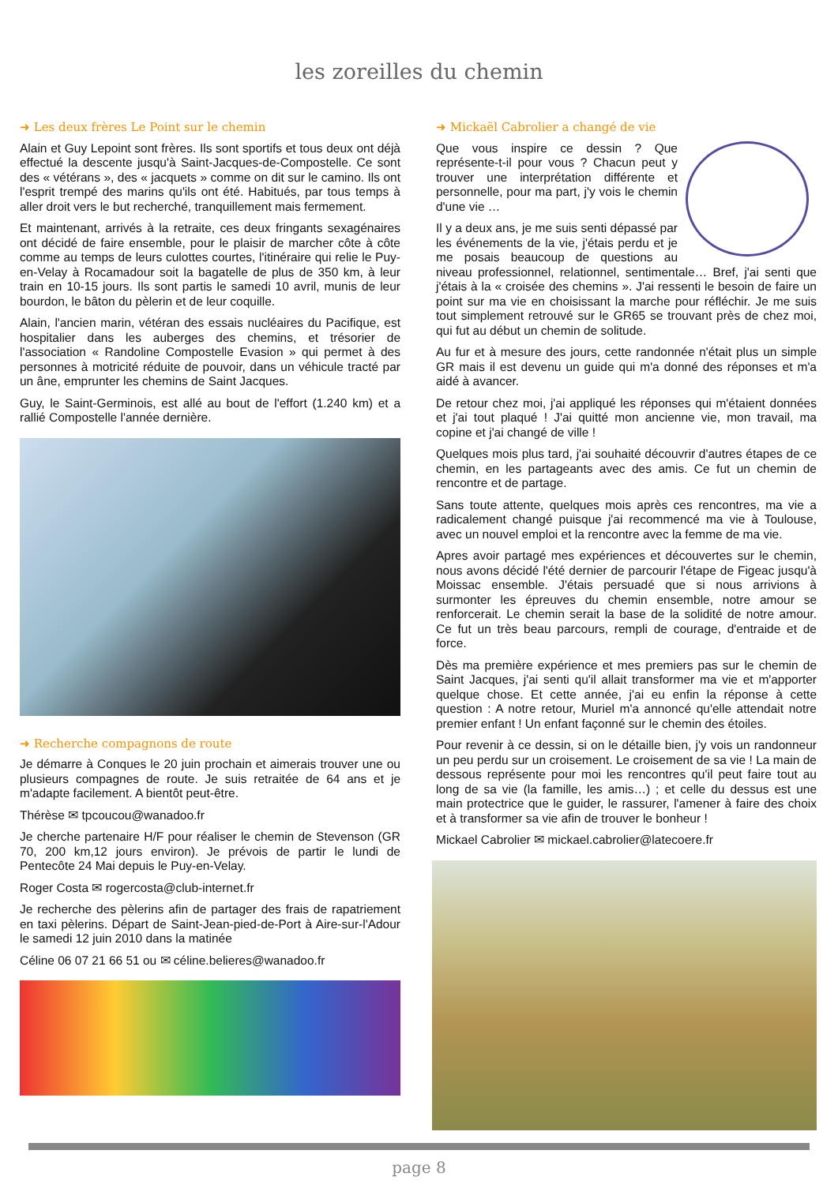les zoreilles du chemin
➜ Les deux frères Le Point sur le chemin
Alain et Guy Lepoint sont frères. Ils sont sportifs et tous deux ont déjà effectué la descente jusqu'à Saint-Jacques-de-Compostelle. Ce sont des « vétérans », des « jacquets » comme on dit sur le camino. Ils ont l'esprit trempé des marins qu'ils ont été. Habitués, par tous temps à aller droit vers le but recherché, tranquillement mais fermement.
Et maintenant, arrivés à la retraite, ces deux fringants sexagénaires ont décidé de faire ensemble, pour le plaisir de marcher côte à côte comme au temps de leurs culottes courtes, l'itinéraire qui relie le Puy-en-Velay à Rocamadour soit la bagatelle de plus de 350 km, à leur train en 10-15 jours. Ils sont partis le samedi 10 avril, munis de leur bourdon, le bâton du pèlerin et de leur coquille.
Alain, l'ancien marin, vétéran des essais nucléaires du Pacifique, est hospitalier dans les auberges des chemins, et trésorier de l'association « Randoline Compostelle Evasion » qui permet à des personnes à motricité réduite de pouvoir, dans un véhicule tracté par un âne, emprunter les chemins de Saint Jacques.
Guy, le Saint-Germinois, est allé au bout de l'effort (1.240 km) et a rallié Compostelle l'année dernière.
➜ Recherche compagnons de route
Je démarre à Conques le 20 juin prochain et aimerais trouver une ou plusieurs compagnes de route. Je suis retraitée de 64 ans et je m'adapte facilement. A bientôt peut-être.
Thérèse ✉ tpcoucou@wanadoo.fr
Je cherche partenaire H/F pour réaliser le chemin de Stevenson (GR 70, 200 km,12 jours environ). Je prévois de partir le lundi de Pentecôte 24 Mai depuis le Puy-en-Velay.
Roger Costa ✉ rogercosta@club-internet.fr
Je recherche des pèlerins afin de partager des frais de rapatriement en taxi pèlerins. Départ de Saint-Jean-pied-de-Port à Aire-sur-l'Adour le samedi 12 juin 2010 dans la matinée
Céline 06 07 21 66 51 ou ✉ céline.belieres@wanadoo.fr
➜ Mickaël Cabrolier a changé de vie
Que vous inspire ce dessin ? Que représente-t-il pour vous ? Chacun peut y trouver une interprétation différente et personnelle, pour ma part, j'y vois le chemin d'une vie …
Il y a deux ans, je me suis senti dépassé par les événements de la vie, j'étais perdu et je me posais beaucoup de questions au niveau professionnel, relationnel, sentimentale… Bref, j'ai senti que j'étais à la « croisée des chemins ». J'ai ressenti le besoin de faire un point sur ma vie en choisissant la marche pour réfléchir. Je me suis tout simplement retrouvé sur le GR65 se trouvant près de chez moi, qui fut au début un chemin de solitude.
Au fur et à mesure des jours, cette randonnée n'était plus un simple GR mais il est devenu un guide qui m'a donné des réponses et m'a aidé à avancer.
De retour chez moi, j'ai appliqué les réponses qui m'étaient données et j'ai tout plaqué ! J'ai quitté mon ancienne vie, mon travail, ma copine et j'ai changé de ville !
Quelques mois plus tard, j'ai souhaité découvrir d'autres étapes de ce chemin, en les partageants avec des amis. Ce fut un chemin de rencontre et de partage.
Sans toute attente, quelques mois après ces rencontres, ma vie a radicalement changé puisque j'ai recommencé ma vie à Toulouse, avec un nouvel emploi et la rencontre avec la femme de ma vie.
Apres avoir partagé mes expériences et découvertes sur le chemin, nous avons décidé l'été dernier de parcourir l'étape de Figeac jusqu'à Moissac ensemble. J'étais persuadé que si nous arrivions à surmonter les épreuves du chemin ensemble, notre amour se renforcerait. Le chemin serait la base de la solidité de notre amour. Ce fut un très beau parcours, rempli de courage, d'entraide et de force.
Dès ma première expérience et mes premiers pas sur le chemin de Saint Jacques, j'ai senti qu'il allait transformer ma vie et m'apporter quelque chose. Et cette année, j'ai eu enfin la réponse à cette question : A notre retour, Muriel m'a annoncé qu'elle attendait notre premier enfant ! Un enfant façonné sur le chemin des étoiles.
Pour revenir à ce dessin, si on le détaille bien, j'y vois un randonneur un peu perdu sur un croisement. Le croisement de sa vie ! La main de dessous représente pour moi les rencontres qu'il peut faire tout au long de sa vie (la famille, les amis…) ; et celle du dessus est une main protectrice que le guider, le rassurer, l'amener à faire des choix et à transformer sa vie afin de trouver le bonheur !
Mickael Cabrolier ✉ mickael.cabrolier@latecoere.fr
page 8